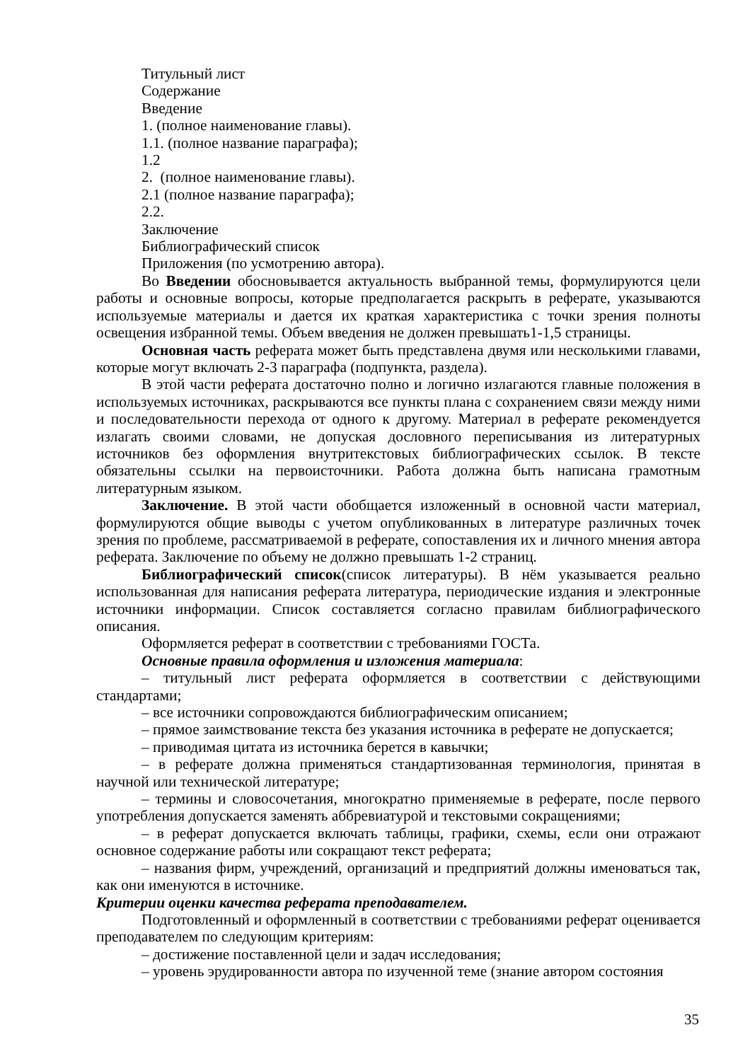Титульный лист
Содержание
Введение
1. (полное наименование главы).
1.1. (полное название параграфа);
1.2
2. (полное наименование главы).
2.1 (полное название параграфа);
2.2.
Заключение
Библиографический список
Приложения (по усмотрению автора).
Во Введении обосновывается актуальность выбранной темы, формулируются цели работы и основные вопросы, которые предполагается раскрыть в реферате, указываются используемые материалы и дается их краткая характеристика с точки зрения полноты освещения избранной темы. Объем введения не должен превышать1-1,5 страницы.
Основная часть реферата может быть представлена двумя или несколькими главами, которые могут включать 2-3 параграфа (подпункта, раздела).
В этой части реферата достаточно полно и логично излагаются главные положения в используемых источниках, раскрываются все пункты плана с сохранением связи между ними и последовательности перехода от одного к другому. Материал в реферате рекомендуется излагать своими словами, не допуская дословного переписывания из литературных источников без оформления внутритекстовых библиографических ссылок. В тексте обязательны ссылки на первоисточники. Работа должна быть написана грамотным литературным языком.
Заключение. В этой части обобщается изложенный в основной части материал, формулируются общие выводы с учетом опубликованных в литературе различных точек зрения по проблеме, рассматриваемой в реферате, сопоставления их и личного мнения автора реферата. Заключение по объему не должно превышать 1-2 страниц.
Библиографический список(список литературы). В нём указывается реально использованная для написания реферата литература, периодические издания и электронные источники информации. Список составляется согласно правилам библиографического описания.
Оформляется реферат в соответствии с требованиями ГОСТа.
Основные правила оформления и изложения материала:
– титульный лист реферата оформляется в соответствии с действующими стандартами;
– все источники сопровождаются библиографическим описанием;
– прямое заимствование текста без указания источника в реферате не допускается;
– приводимая цитата из источника берется в кавычки;
– в реферате должна применяться стандартизованная терминология, принятая в научной или технической литературе;
– термины и словосочетания, многократно применяемые в реферате, после первого употребления допускается заменять аббревиатурой и текстовыми сокращениями;
– в реферат допускается включать таблицы, графики, схемы, если они отражают основное содержание работы или сокращают текст реферата;
– названия фирм, учреждений, организаций и предприятий должны именоваться так, как они именуются в источнике.
Критерии оценки качества реферата преподавателем.
Подготовленный и оформленный в соответствии с требованиями реферат оценивается преподавателем по следующим критериям:
– достижение поставленной цели и задач исследования;
– уровень эрудированности автора по изученной теме (знание автором состояния
35